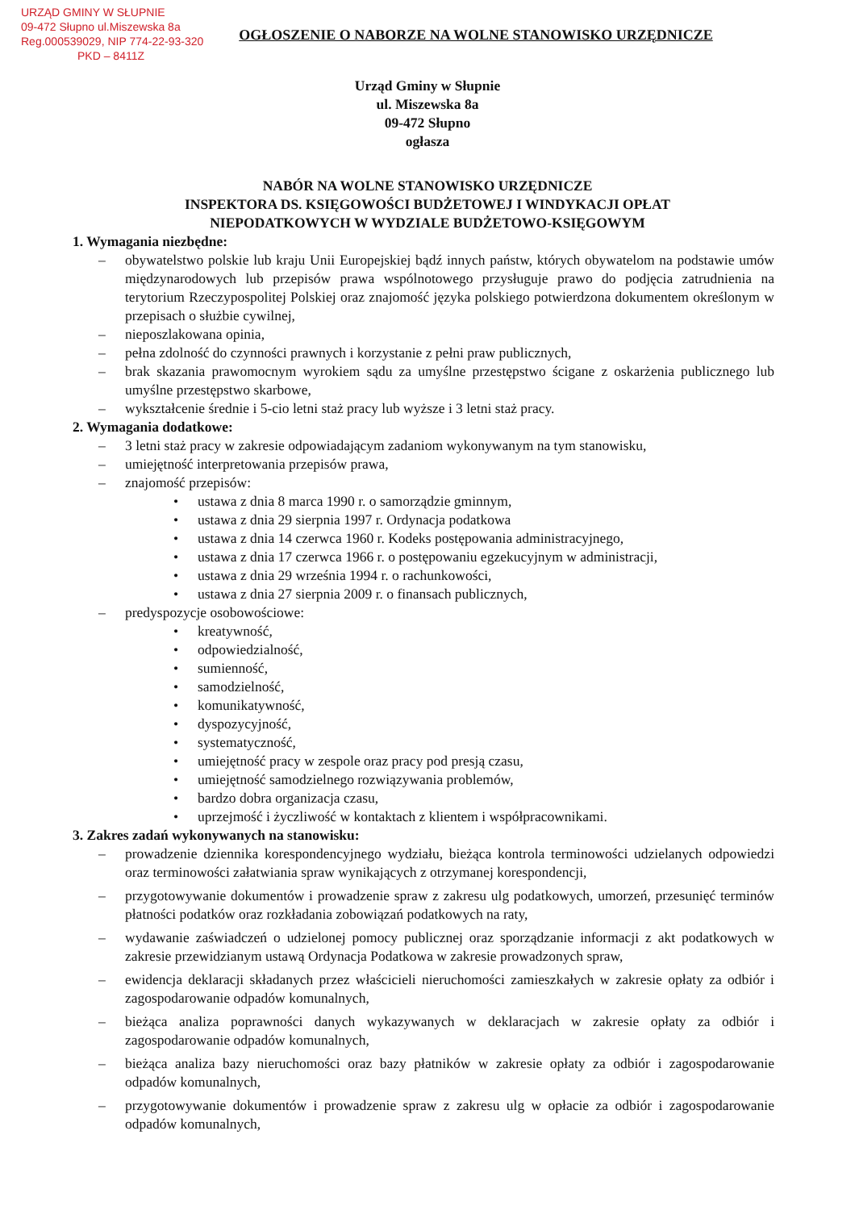URZĄD GMINY W SŁUPNIE
09-472 Słupno ul.Miszewska 8a
Reg.000539029, NIP 774-22-93-320
PKD – 8411Z
OGŁOSZENIE O NABORZE NA WOLNE STANOWISKO URZĘDNICZE
Urząd Gminy w Słupnie
ul. Miszewska 8a
09-472 Słupno
ogłasza
NABÓR NA WOLNE STANOWISKO URZĘDNICZE
INSPEKTORA DS. KSIĘGOWOŚCI BUDŻETOWEJ I WINDYKACJI OPŁAT
NIEPODATKOWYCH W WYDZIALE BUDŻETOWO-KSIĘGOWYM
1. Wymagania niezbędne:
– obywatelstwo polskie lub kraju Unii Europejskiej bądź innych państw, których obywatelom na podstawie umów międzynarodowych lub przepisów prawa wspólnotowego przysługuje prawo do podjęcia zatrudnienia na terytorium Rzeczypospolitej Polskiej oraz znajomość języka polskiego potwierdzona dokumentem określonym w przepisach o służbie cywilnej,
– nieposzlakowana opinia,
– pełna zdolność do czynności prawnych i korzystanie z pełni praw publicznych,
– brak skazania prawomocnym wyrokiem sądu za umyślne przestępstwo ścigane z oskarżenia publicznego lub umyślne przestępstwo skarbowe,
– wykształcenie średnie i 5-cio letni staż pracy lub wyższe i 3 letni staż pracy.
2. Wymagania dodatkowe:
– 3 letni staż pracy w zakresie odpowiadającym zadaniom wykonywanym na tym stanowisku,
– umiejętność interpretowania przepisów prawa,
– znajomość przepisów:
• ustawa z dnia 8 marca 1990 r. o samorządzie gminnym,
• ustawa z dnia 29 sierpnia 1997 r. Ordynacja podatkowa
• ustawa z dnia 14 czerwca 1960 r. Kodeks postępowania administracyjnego,
• ustawa z dnia 17 czerwca 1966 r. o postępowaniu egzekucyjnym w administracji,
• ustawa z dnia 29 września 1994 r. o rachunkowości,
• ustawa z dnia 27 sierpnia 2009 r. o finansach publicznych,
– predyspozycje osobowościowe:
• kreatywność,
• odpowiedzialność,
• sumienność,
• samodzielność,
• komunikatywność,
• dyspozycyjność,
• systematyczność,
• umiejętność pracy w zespole oraz pracy pod presją czasu,
• umiejętność samodzielnego rozwiązywania problemów,
• bardzo dobra organizacja czasu,
• uprzejmość i życzliwość w kontaktach z klientem i współpracownikami.
3. Zakres zadań wykonywanych na stanowisku:
– prowadzenie dziennika korespondencyjnego wydziału, bieżąca kontrola terminowości udzielanych odpowiedzi oraz terminowości załatwiania spraw wynikających z otrzymanej korespondencji,
– przygotowywanie dokumentów i prowadzenie spraw z zakresu ulg podatkowych, umorzeń, przesunięć terminów płatności podatków oraz rozkładania zobowiązań podatkowych na raty,
– wydawanie zaświadczeń o udzielonej pomocy publicznej oraz sporządzanie informacji z akt podatkowych w zakresie przewidzianym ustawą Ordynacja Podatkowa w zakresie prowadzonych spraw,
– ewidencja deklaracji składanych przez właścicieli nieruchomości zamieszkałych w zakresie opłaty za odbiór i zagospodarowanie odpadów komunalnych,
– bieżąca analiza poprawności danych wykazywanych w deklaracjach w zakresie opłaty za odbiór i zagospodarowanie odpadów komunalnych,
– bieżąca analiza bazy nieruchomości oraz bazy płatników w zakresie opłaty za odbiór i zagospodarowanie odpadów komunalnych,
– przygotowywanie dokumentów i prowadzenie spraw z zakresu ulg w opłacie za odbiór i zagospodarowanie odpadów komunalnych,